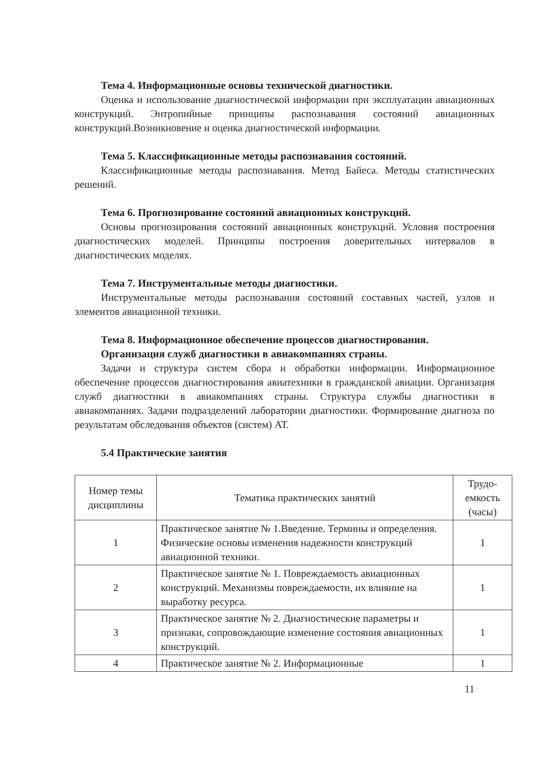Тема 4. Информационные основы технической диагностики.
Оценка и использование диагностической информации при эксплуатации авиационных конструкций. Энтропийные принципы распознавания состояний авиационных конструкций.Возникновение и оценка диагностической информации.
Тема 5. Классификационные методы распознавания состояний.
Классификационные методы распознавания. Метод Байеса. Методы статистических решений.
Тема 6. Прогнозирование состояний авиационных конструкций.
Основы прогнозирования состояний авиационных конструкций. Условия построения диагностических моделей. Принципы построения доверительных интервалов в диагностических моделях.
Тема 7. Инструментальные методы диагностики.
Инструментальные методы распознавания состояний составных частей, узлов и элементов авиационной техники.
Тема 8. Информационное обеспечение процессов диагностирования. Организация служб диагностики в авиакомпаниях страны.
Задачи и структура систем сбора и обработки информации. Информационное обеспечение процессов диагностирования авиатехники в гражданской авиации. Организация служб диагностики в авиакомпаниях страны. Структура службы диагностики в авиакомпаниях. Задачи подразделений лаборатории диагностики. Формирование диагноза по результатам обследования объектов (систем) АТ.
5.4 Практические занятия
| Номер темы дисциплины | Тематика практических занятий | Трудо-емкость (часы) |
| 1 | Практическое занятие № 1.Введение. Термины и определения. Физические основы изменения надежности конструкций авиационной техники. | 1 |
| 2 | Практическое занятие № 1. Повреждаемость авиационных конструкций. Механизмы повреждаемости, их влияние на выработку ресурса. | 1 |
| 3 | Практическое занятие № 2. Диагностические параметры и признаки, сопровождающие изменение состояния авиационных конструкций. | 1 |
| 4 | Практическое занятие № 2. Информационные | 1 |
11